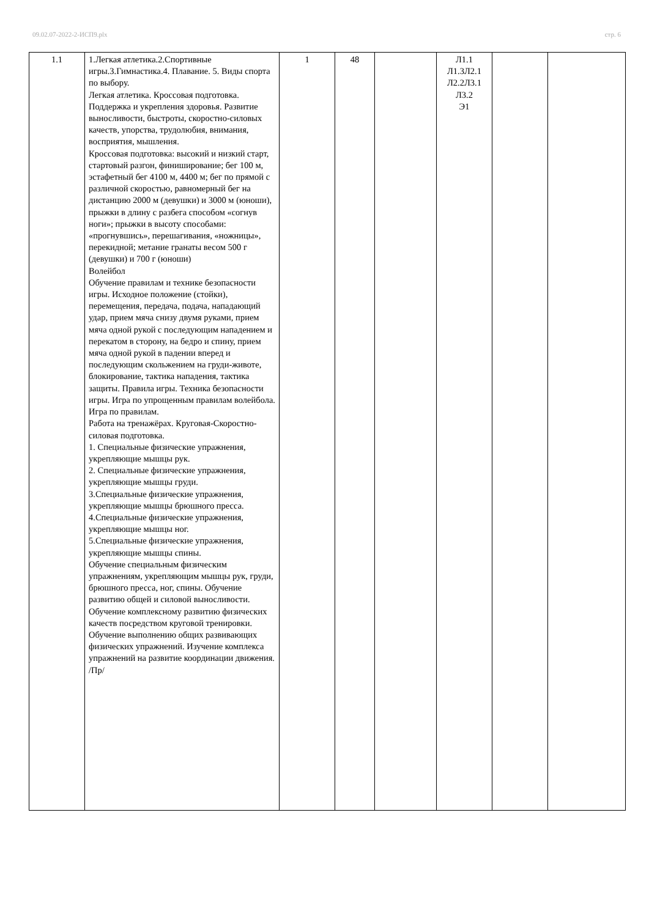09.02.07-2022-2-ИСП9.plx стр. 6
| 1.1 | 1.Легкая атлетика.2.Спортивные игры.3.Гимнастика.4. Плавание. 5. Виды спорта по выбору. Легкая атлетика. Кроссовая подготовка. Поддержка и укрепления здоровья. Развитие выносливости, быстроты, скоростно-силовых качеств, упорства, трудолюбия, внимания, восприятия, мышления. Кроссовая подготовка: высокий и низкий старт, стартовый разгон, финиширование; бег 100 м, эстафетный бег 4100 м, 4400 м; бег по прямой с различной скоростью, равномерный бег на дистанцию 2000 м (девушки) и 3000 м (юноши), прыжки в длину с разбега способом «согнув ноги»; прыжки в высоту способами: «прогнувшись», перешагивания, «ножницы», перекидной; метание гранаты весом 500 г (девушки) и 700 г (юноши) Волейбол Обучение правилам и технике безопасности игры. Исходное положение (стойки), перемещения, передача, подача, нападающий удар, прием мяча снизу двумя руками, прием мяча одной рукой с последующим нападением и перекатом в сторону, на бедро и спину, прием мяча одной рукой в падении вперед и последующим скольжением на груди-животе, блокирование, тактика нападения, тактика защиты. Правила игры. Техника безопасности игры. Игра по упрощенным правилам волейбола. Игра по правилам. Работа на тренажёрах. Круговая-Скоростно-силовая подготовка. 1. Специальные физические упражнения, укрепляющие мышцы рук. 2. Специальные физические упражнения, укрепляющие мышцы груди. 3.Специальные физические упражнения, укрепляющие мышцы брюшного пресса. 4.Специальные физические упражнения, укрепляющие мышцы ног. 5.Специальные физические упражнения, укрепляющие мышцы спины. Обучение специальным физическим упражнениям, укрепляющим мышцы рук, груди, брюшного пресса, ног, спины. Обучение развитию общей и силовой выносливости. Обучение комплексному развитию физических качеств посредством круговой тренировки. Обучение выполнению общих развивающих физических упражнений. Изучение комплекса упражнений на развитие координации движения. /Пр/ | 1 | 48 | | Л1.1 Л1.3Л2.1 Л2.2Л3.1 Л3.2 Э1 | | |